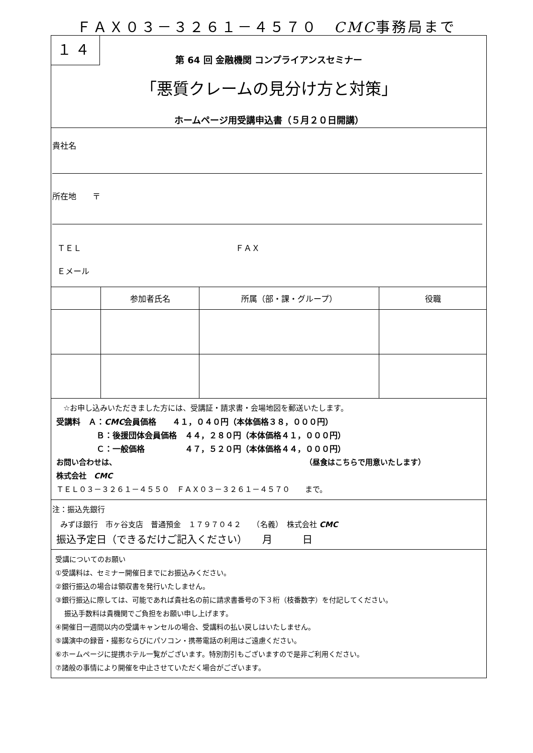ＦＡＸ０３－３２６１－４５７０　CMC事務局まで
１４
第 64 回 金融機関 コンプライアンスセミナー
「悪質クレームの見分け方と対策」
ホームページ用受講申込書（５月２０日開講）
貴社名
所在地　　〒
ＴＥＬ ＦＡＸ
Ｅメール
| | 参加者氏名 | 所属（部・課・グループ） | 役職 |
☆お申し込みいただきました方には、受講証・請求書・会場地図を郵送いたします。
受講料　Ａ：CMC会員価格　　４１，０４０円（本体価格３８，０００円）
Ｂ：後援団体会員価格　４４，２８０円（本体価格４１，０００円）
Ｃ：一般価格　　　　　４７，５２０円（本体価格４４，０００円）
お問い合わせは、 （昼食はこちらで用意いたします）
株式会社　CMC
ＴＥＬ０３－３２６１－４５５０　ＦＡＸ０３－３２６１－４５７０　　まで。
注：振込先銀行
みずほ銀行　市ヶ谷支店　普通預金　１７９７０４２　　（名義）　株式会社 CMC
振込予定日（できるだけご記入ください）　　月　　　日
受講についてのお願い
①受講料は、セミナー開催日までにお振込みください。
②銀行振込の場合は領収書を発行いたしません。
③銀行振込に際しては、可能であれば貴社名の前に請求書番号の下３桁（枝番数字）を付記してください。
振込手数料は貴機関でご負担をお願い申し上げます。
④開催日一週間以内の受講キャンセルの場合、受講料の払い戻しはいたしません。
⑤講演中の録音・撮影ならびにパソコン・携帯電話の利用はご遠慮ください。
⑥ホームページに提携ホテル一覧がございます。特別割引もございますので是非ご利用ください。
⑦諸般の事情により開催を中止させていただく場合がございます。